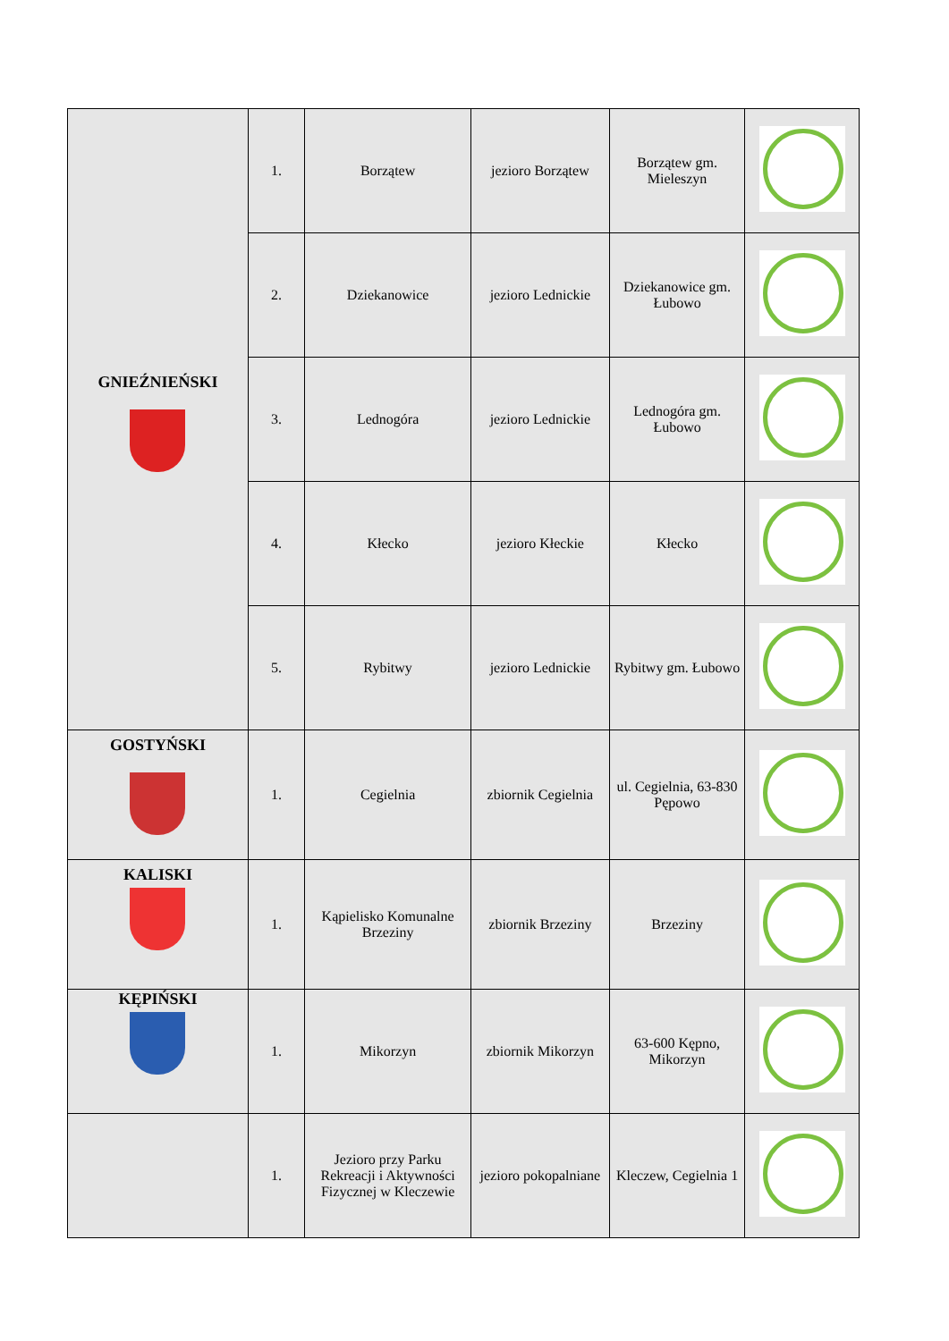| GNIEŹNIEŃSKI | 1. | Borzątew | jezioro Borzątew | Borzątew gm. Mieleszyn | |
| | 2. | Dziekanowice | jezioro Lednickie | Dziekanowice gm. Łubowo | |
| | 3. | Lednogóra | jezioro Lednickie | Lednogóra gm. Łubowo | |
| | 4. | Kłecko | jezioro Kłeckie | Kłecko | |
| | 5. | Rybitwy | jezioro Lednickie | Rybitwy gm. Łubowo | |
| GOSTYŃSKI | 1. | Cegielnia | zbiornik Cegielnia | ul. Cegielnia, 63-830 Pępowo | |
| KALISKI | 1. | Kąpielisko Komunalne Brzeziny | zbiornik Brzeziny | Brzeziny | |
| KĘPIŃSKI | 1. | Mikorzyn | zbiornik Mikorzyn | 63-600 Kępno, Mikorzyn | |
| | 1. | Jezioro przy Parku Rekreacji i Aktywności Fizycznej w Kleczewie | jezioro pokopalniane | Kleczew, Cegielnia 1 | |